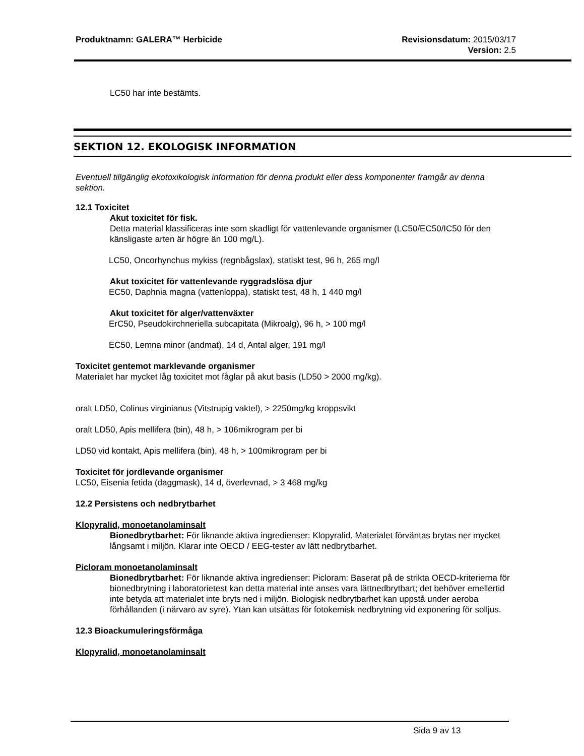Produktnamn: GALERA™ Herbicide Revisionsdatum: 2015/03/17
Version: 2.5
LC50 har inte bestämts.
SEKTION 12. EKOLOGISK INFORMATION
Eventuell tillgänglig ekotoxikologisk information för denna produkt eller dess komponenter framgår av denna sektion.
12.1 Toxicitet
Akut toxicitet för fisk.
Detta material klassificeras inte som skadligt för vattenlevande organismer (LC50/EC50/IC50 för den känsligaste arten är högre än 100 mg/L).
LC50, Oncorhynchus mykiss (regnbågslax), statiskt test, 96 h, 265 mg/l
Akut toxicitet för vattenlevande ryggradslösa djur
EC50, Daphnia magna (vattenloppa), statiskt test, 48 h, 1 440 mg/l
Akut toxicitet för alger/vattenväxter
ErC50, Pseudokirchneriella subcapitata (Mikroalg), 96 h, > 100 mg/l
EC50, Lemna minor (andmat), 14 d, Antal alger, 191 mg/l
Toxicitet gentemot marklevande organismer
Materialet har mycket låg toxicitet mot fåglar på akut basis (LD50 > 2000 mg/kg).
oralt LD50, Colinus virginianus (Vitstrupig vaktel), > 2250mg/kg kroppsvikt
oralt LD50, Apis mellifera (bin), 48 h, > 106mikrogram per bi
LD50 vid kontakt, Apis mellifera (bin), 48 h, > 100mikrogram per bi
Toxicitet för jordlevande organismer
LC50, Eisenia fetida (daggmask), 14 d, överlevnad, > 3 468 mg/kg
12.2 Persistens och nedbrytbarhet
Klopyralid, monoetanolaminsalt
Bionedbrytbarhet: För liknande aktiva ingredienser: Klopyralid. Materialet förväntas brytas ner mycket långsamt i miljön. Klarar inte OECD / EEG-tester av lätt nedbrytbarhet.
Picloram monoetanolaminsalt
Bionedbrytbarhet: För liknande aktiva ingredienser: Picloram: Baserat på de strikta OECD-kriterierna för bionedbrytning i laboratorietest kan detta material inte anses vara lättnedbrytbart; det behöver emellertid inte betyda att materialet inte bryts ned i miljön. Biologisk nedbrytbarhet kan uppstå under aeroba förhållanden (i närvaro av syre). Ytan kan utsättas för fotokemisk nedbrytning vid exponering för solljus.
12.3 Bioackumuleringsförmåga
Klopyralid, monoetanolaminsalt
Sida 9 av 13